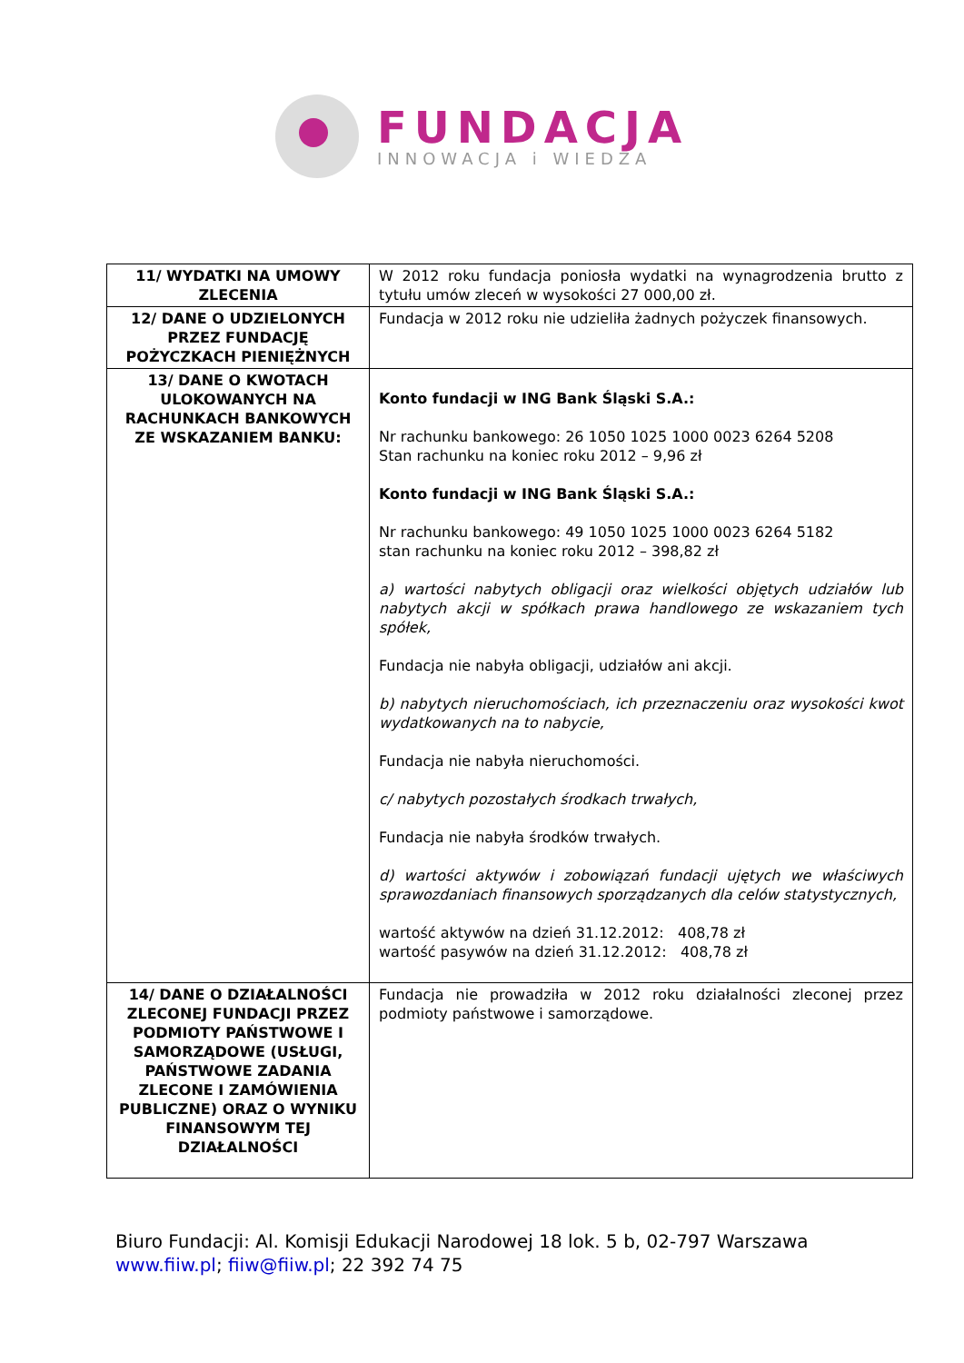FUNDACJA
INNOWACJA i WIEDZA
| 11/ WYDATKI NA UMOWY ZLECENIA | W 2012 roku fundacja poniosła wydatki na wynagrodzenia brutto z tytułu umów zleceń w wysokości 27 000,00 zł. |
| 12/ DANE O UDZIELONYCH PRZEZ FUNDACJĘ POŻYCZKACH PIENIĘŻNYCH | Fundacja w 2012 roku nie udzieliła żadnych pożyczek finansowych. |
| 13/ DANE O KWOTACH ULOKOWANYCH NA RACHUNKACH BANKOWYCH ZE WSKAZANIEM BANKU: | Konto fundacji w ING Bank Śląski S.A.: Nr rachunku bankowego: 26 1050 1025 1000 0023 6264 5208 Stan rachunku na koniec roku 2012 – 9,96 zł Konto fundacji w ING Bank Śląski S.A.: Nr rachunku bankowego: 49 1050 1025 1000 0023 6264 5182 stan rachunku na koniec roku 2012 – 398,82 zł a) wartości nabytych obligacji oraz wielkości objętych udziałów lub nabytych akcji w spółkach prawa handlowego ze wskazaniem tych spółek, Fundacja nie nabyła obligacji, udziałów ani akcji. b) nabytych nieruchomościach, ich przeznaczeniu oraz wysokości kwot wydatkowanych na to nabycie, Fundacja nie nabyła nieruchomości. c/ nabytych pozostałych środkach trwałych, Fundacja nie nabyła środków trwałych. d) wartości aktywów i zobowiązań fundacji ujętych we właściwych sprawozdaniach finansowych sporządzanych dla celów statystycznych, wartość aktywów na dzień 31.12.2012: 408,78 zł wartość pasywów na dzień 31.12.2012: 408,78 zł |
| 14/ DANE O DZIAŁALNOŚCI ZLECONEJ FUNDACJI PRZEZ PODMIOTY PAŃSTWOWE I SAMORZĄDOWE (USŁUGI, PAŃSTWOWE ZADANIA ZLECONE I ZAMÓWIENIA PUBLICZNE) ORAZ O WYNIKU FINANSOWYM TEJ DZIAŁALNOŚCI | Fundacja nie prowadziła w 2012 roku działalności zleconej przez podmioty państwowe i samorządowe. |
Biuro Fundacji: Al. Komisji Edukacji Narodowej 18 lok. 5 b, 02-797 Warszawa
www.fiiw.pl; fiiw@fiiw.pl; 22 392 74 75